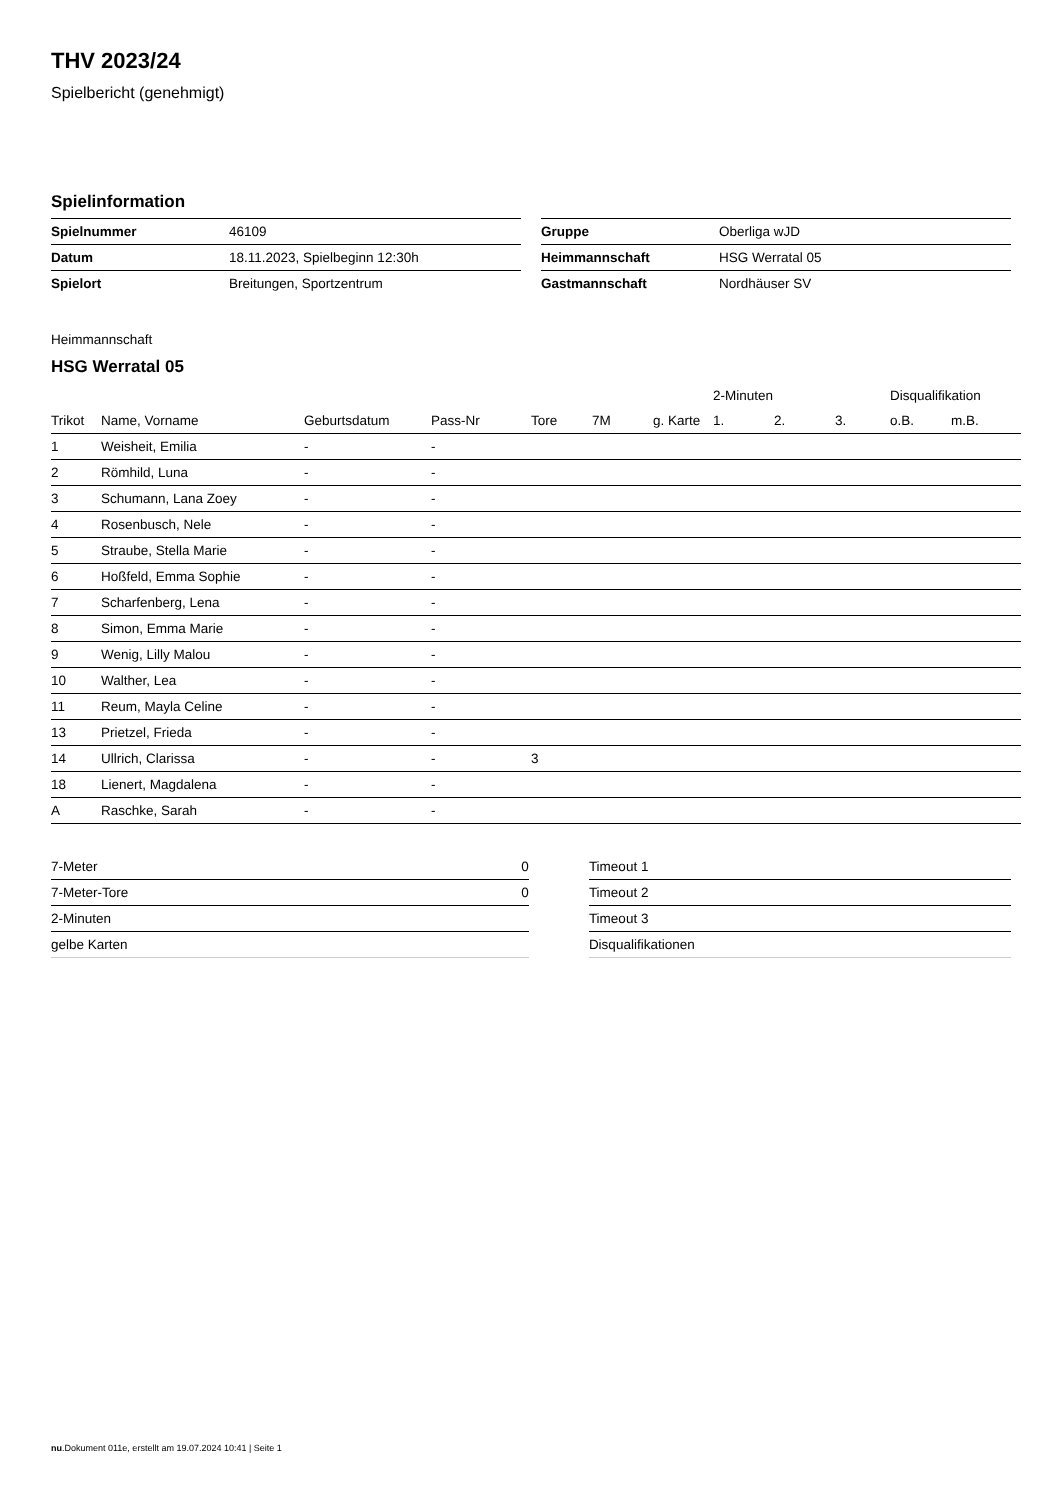THV 2023/24
Spielbericht (genehmigt)
Spielinformation
| Spielnummer | 46109 |
| Datum | 18.11.2023, Spielbeginn 12:30h |
| Spielort | Breitungen, Sportzentrum |
| Gruppe | Oberliga wJD |
| Heimmannschaft | HSG Werratal 05 |
| Gastmannschaft | Nordhäuser SV |
Heimmannschaft
HSG Werratal 05
| | | | | | | | 2-Minuten | | | Disqualifikation | |
| --- | --- | --- | --- | --- | --- | --- | --- | --- | --- | --- | --- |
| Trikot | Name, Vorname | Geburtsdatum | Pass-Nr | Tore | 7M | g. Karte | 1. | 2. | 3. | o.B. | m.B. |
| 1 | Weisheit, Emilia | - | - | | | | | | | | |
| 2 | Römhild, Luna | - | - | | | | | | | | |
| 3 | Schumann, Lana Zoey | - | - | | | | | | | | |
| 4 | Rosenbusch, Nele | - | - | | | | | | | | |
| 5 | Straube, Stella Marie | - | - | | | | | | | | |
| 6 | Hoßfeld, Emma Sophie | - | - | | | | | | | | |
| 7 | Scharfenberg, Lena | - | - | | | | | | | | |
| 8 | Simon, Emma Marie | - | - | | | | | | | | |
| 9 | Wenig, Lilly Malou | - | - | | | | | | | | |
| 10 | Walther, Lea | - | - | | | | | | | | |
| 11 | Reum, Mayla Celine | - | - | | | | | | | | |
| 13 | Prietzel, Frieda | - | - | | | | | | | | |
| 14 | Ullrich, Clarissa | - | - | 3 | | | | | | | |
| 18 | Lienert, Magdalena | - | - | | | | | | | | |
| A | Raschke, Sarah | - | - | | | | | | | | |
| 7-Meter | 0 |
| 7-Meter-Tore | 0 |
| 2-Minuten | |
| gelbe Karten | |
| Timeout 1 |
| Timeout 2 |
| Timeout 3 |
| Disqualifikationen |
nu.Dokument 011e, erstellt am 19.07.2024 10:41 | Seite 1